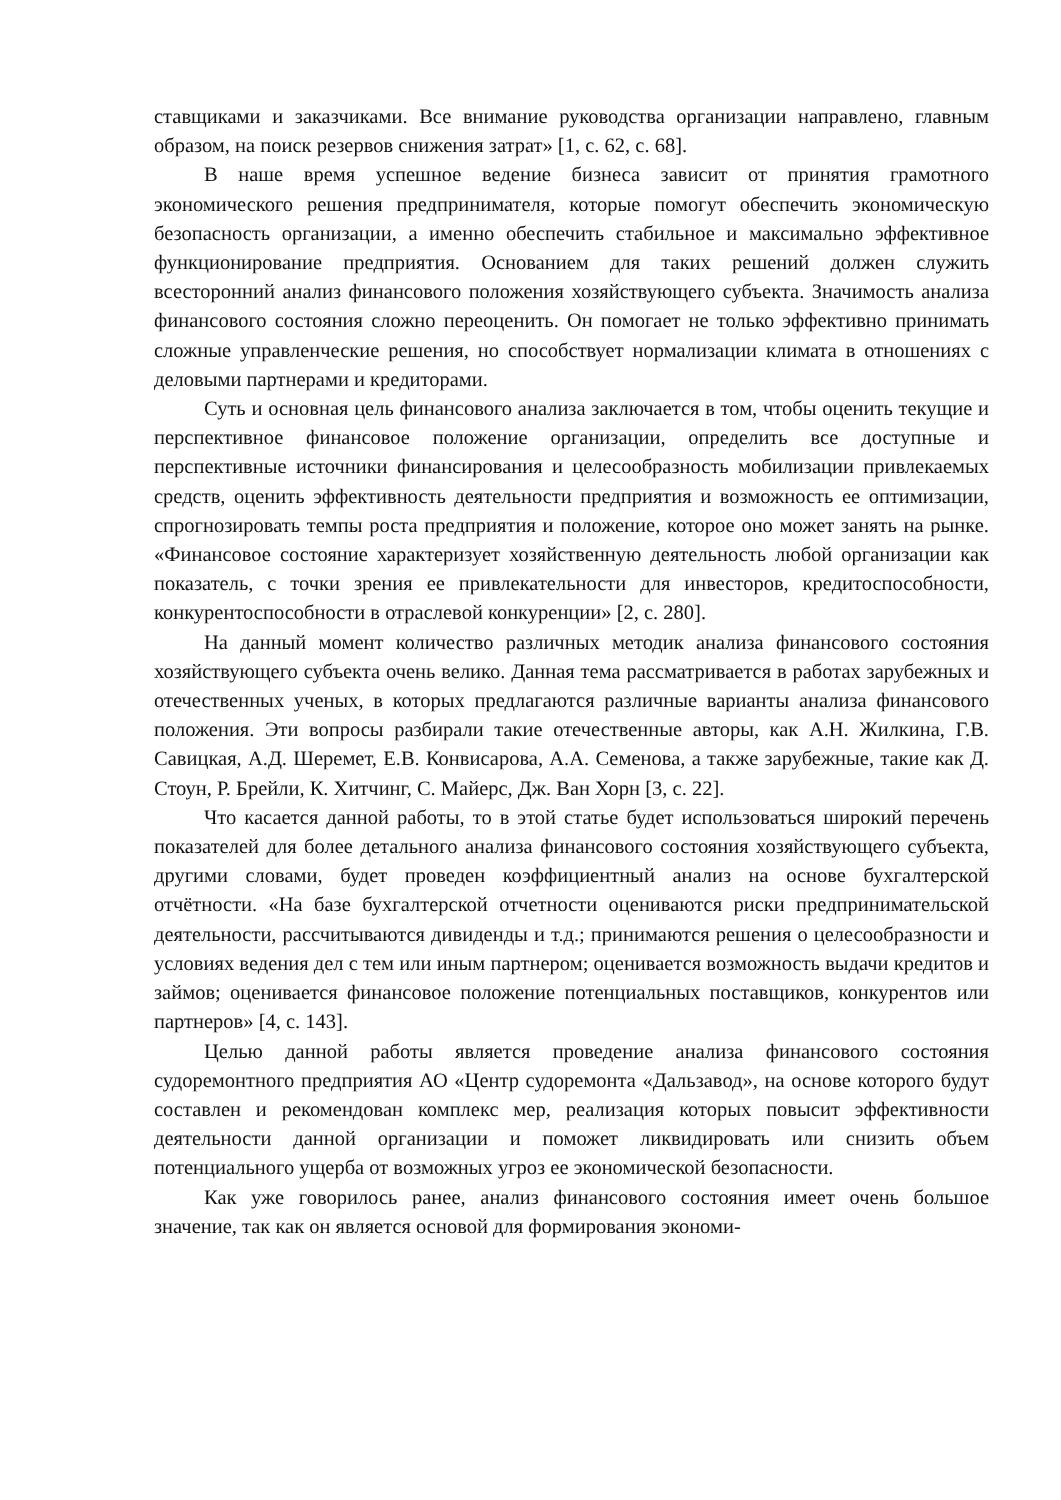ставщиками и заказчиками. Все внимание руководства организации направлено, главным образом, на поиск резервов снижения затрат» [1, с. 62, с. 68].
В наше время успешное ведение бизнеса зависит от принятия грамотного экономического решения предпринимателя, которые помогут обеспечить экономическую безопасность организации, а именно обеспечить стабильное и максимально эффективное функционирование предприятия. Основанием для таких решений должен служить всесторонний анализ финансового положения хозяйствующего субъекта. Значимость анализа финансового состояния сложно переоценить. Он помогает не только эффективно принимать сложные управленческие решения, но способствует нормализации климата в отношениях с деловыми партнерами и кредиторами.
Суть и основная цель финансового анализа заключается в том, чтобы оценить текущие и перспективное финансовое положение организации, определить все доступные и перспективные источники финансирования и целесообразность мобилизации привлекаемых средств, оценить эффективность деятельности предприятия и возможность ее оптимизации, спрогнозировать темпы роста предприятия и положение, которое оно может занять на рынке. «Финансовое состояние характеризует хозяйственную деятельность любой организации как показатель, с точки зрения ее привлекательности для инвесторов, кредитоспособности, конкурентоспособности в отраслевой конкуренции» [2, с. 280].
На данный момент количество различных методик анализа финансового состояния хозяйствующего субъекта очень велико. Данная тема рассматривается в работах зарубежных и отечественных ученых, в которых предлагаются различные варианты анализа финансового положения. Эти вопросы разбирали такие отечественные авторы, как А.Н. Жилкина, Г.В. Савицкая, А.Д. Шеремет, Е.В. Конвисарова, А.А. Семенова, а также зарубежные, такие как Д. Стоун, Р. Брейли, К. Хитчинг, С. Майерс, Дж. Ван Хорн [3, с. 22].
Что касается данной работы, то в этой статье будет использоваться широкий перечень показателей для более детального анализа финансового состояния хозяйствующего субъекта, другими словами, будет проведен коэффициентный анализ на основе бухгалтерской отчётности. «На базе бухгалтерской отчетности оцениваются риски предпринимательской деятельности, рассчитываются дивиденды и т.д.; принимаются решения о целесообразности и условиях ведения дел с тем или иным партнером; оценивается возможность выдачи кредитов и займов; оценивается финансовое положение потенциальных поставщиков, конкурентов или партнеров» [4, с. 143].
Целью данной работы является проведение анализа финансового состояния судоремонтного предприятия АО «Центр судоремонта «Дальзавод», на основе которого будут составлен и рекомендован комплекс мер, реализация которых повысит эффективности деятельности данной организации и поможет ликвидировать или снизить объем потенциального ущерба от возможных угроз ее экономической безопасности.
Как уже говорилось ранее, анализ финансового состояния имеет очень большое значение, так как он является основой для формирования экономи-